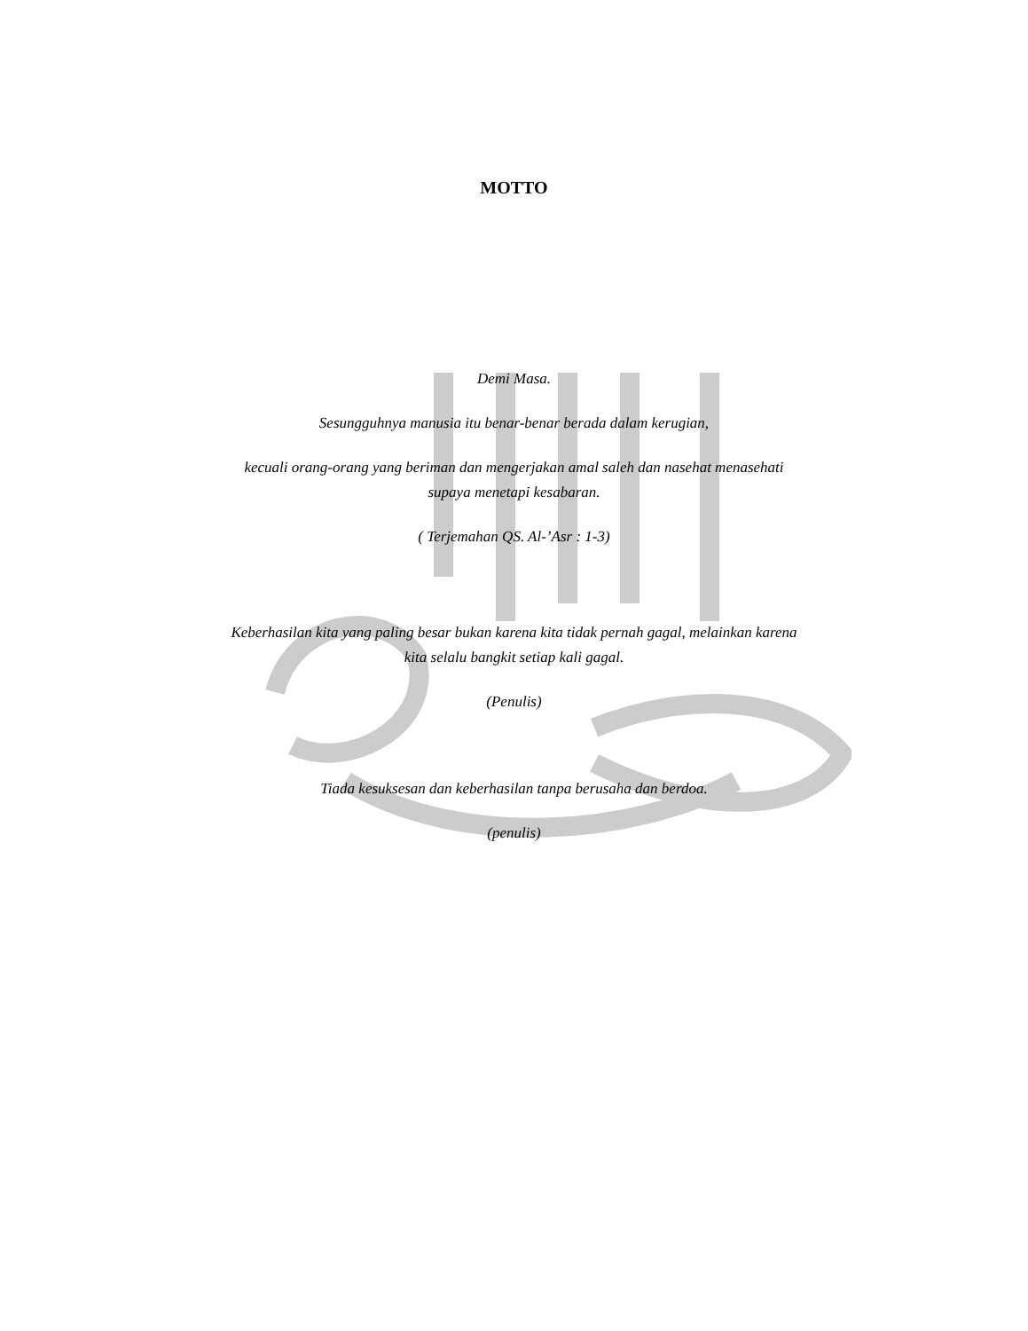MOTTO
Demi Masa.
Sesungguhnya manusia itu benar-benar berada dalam kerugian,
kecuali orang-orang yang beriman dan mengerjakan amal saleh dan nasehat menasehati
supaya menetapi kesabaran.
( Terjemahan QS. Al-’Asr : 1-3)
Keberhasilan kita yang paling besar bukan karena kita tidak pernah gagal, melainkan karena
kita selalu bangkit setiap kali gagal.
(Penulis)
Tiada kesuksesan dan keberhasilan tanpa berusaha dan berdoa.
(penulis)